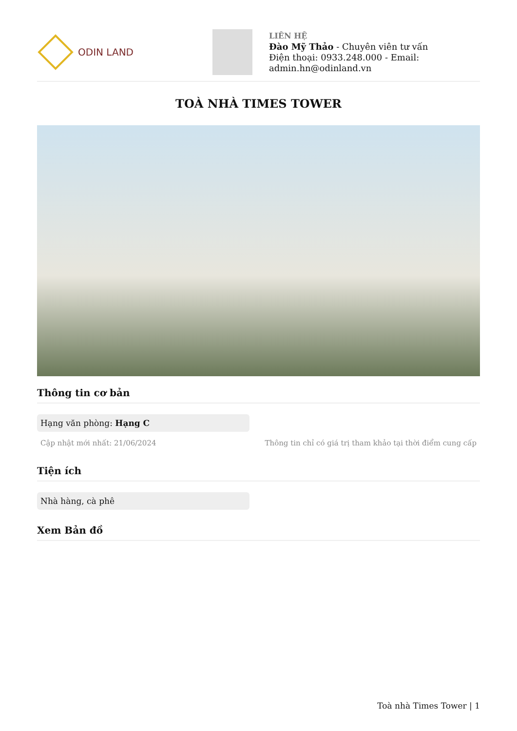ODIN LAND
LIÊN HỆ
Đào Mỹ Thảo - Chuyên viên tư vấn
Điện thoại: 0933.248.000 - Email:
admin.hn@odinland.vn
TOÀ NHÀ TIMES TOWER
Thông tin cơ bản
Hạng văn phòng: Hạng C
Cập nhật mới nhất: 21/06/2024 Thông tin chỉ có giá trị tham khảo tại thời điểm cung cấp
Tiện ích
Nhà hàng, cà phê
Xem Bản đồ
Toà nhà Times Tower | 1